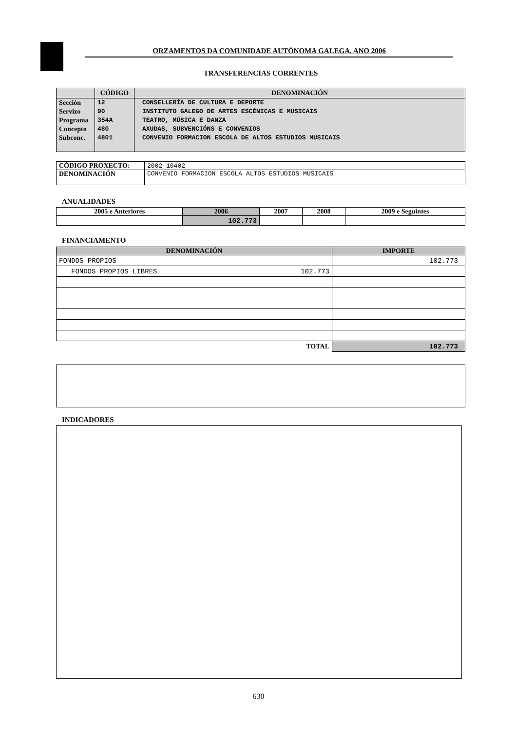ORZAMENTOS DA COMUNIDADE AUTÓNOMA GALEGA. ANO 2006
TRANSFERENCIAS CORRENTES
| | CÓDIGO | DENOMINACIÓN |
| --- | --- | --- |
| Sección Servizo Programa Concepto Subconc. | 12 90 354A 480 4801 | CONSELLERÍA DE CULTURA E DEPORTE INSTITUTO GALEGO DE ARTES ESCÉNICAS E MUSICAIS TEATRO, MÚSICA E DANZA AXUDAS, SUBVENCIÓNS E CONVENIOS CONVENIO FORMACION ESCOLA DE ALTOS ESTUDIOS MUSICAIS |
| CÓDIGO PROXECTO: | 2002 10402 |
| DENOMINACIÓN | CONVENIO FORMACION ESCOLA ALTOS ESTUDIOS MUSICAIS |
ANUALIDADES
| 2005 e Anteriores | 2006 | 2007 | 2008 | 2009 e Seguintes |
| --- | --- | --- | --- | --- |
| | 102.773 | | | |
FINANCIAMENTO
| DENOMINACIÓN | | IMPORTE |
| --- | --- | --- |
| FONDOS PROPIOS | | 102.773 |
| FONDOS PROPIOS LIBRES | 102.773 | |
| TOTAL | | 102.773 |
INDICADORES
630